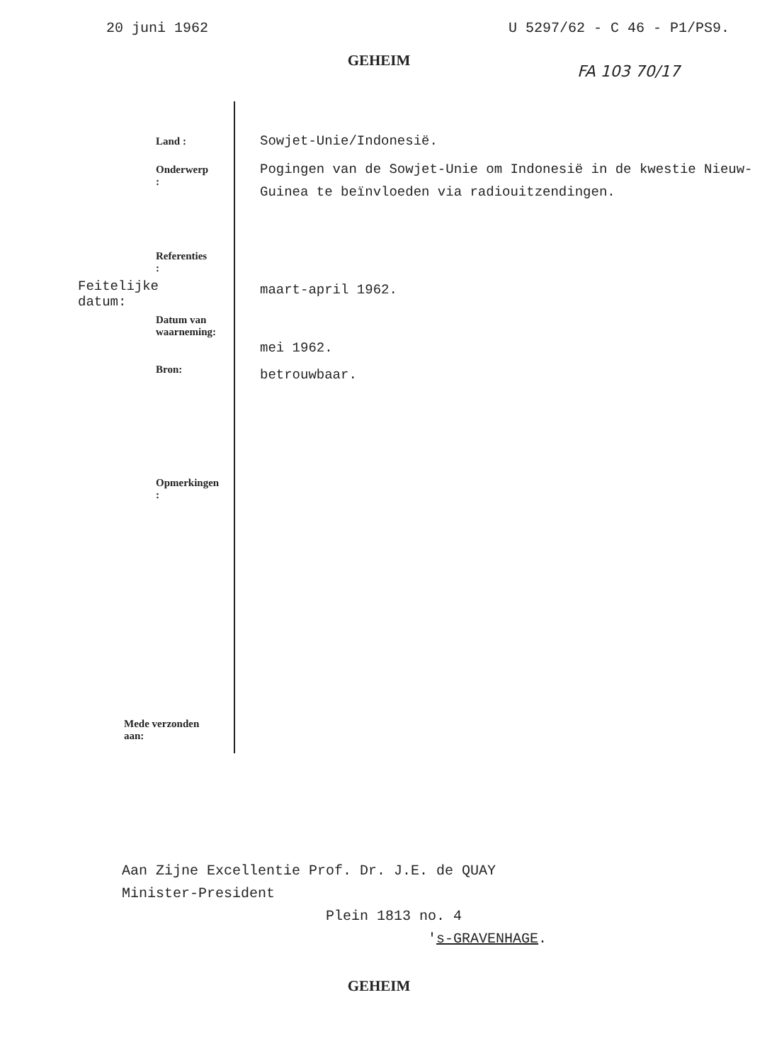20 juni 1962 U 5297/62 - C 46 - P1/PS9.
GEHEIM
FA 103 70/17
Land :
Sowjet-Unie/Indonesië.
Onderwerp :
Pogingen van de Sowjet-Unie om Indonesië in de kwestie Nieuw-Guinea te beïnvloeden via radiouitzendingen.
Referenties :
Feitelijke datum:
maart-april 1962.
Datum van
waarneming:
mei 1962.
Bron:
betrouwbaar.
Opmerkingen :
Mede verzonden aan:
Aan Zijne Excellentie Prof. Dr. J.E. de QUAY
Minister-President
Plein 1813 no. 4
's-GRAVENHAGE.
GEHEIM